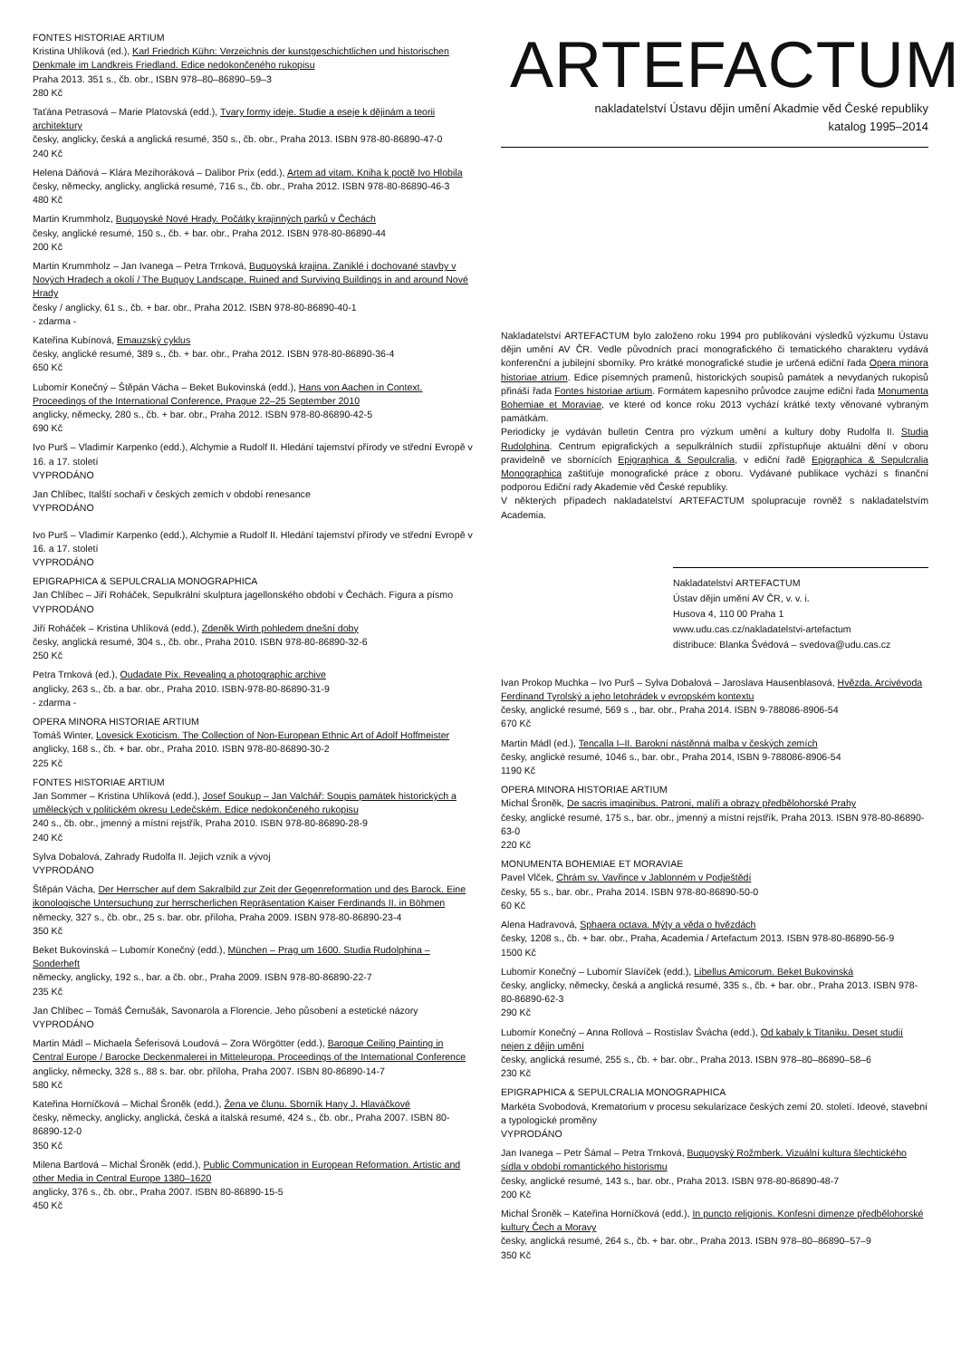FONTES HISTORIAE ARTIUM
Kristina Uhlíková (ed.), Karl Friedrich Kühn: Verzeichnis der kunstgeschichtlichen und historischen Denkmale im Landkreis Friedland. Edice nedokončeného rukopisu
Praha 2013. 351 s., čb. obr., ISBN 978–80–86890–59–3
280 Kč
Taťána Petrasová – Marie Platovská (edd.), Tvary formy ideje. Studie a eseje k dějinám a teorii architektury
česky, anglicky, česká a anglická resumé, 350 s., čb. obr., Praha 2013. ISBN 978-80-86890-47-0
240 Kč
Helena Dáňová – Klára Mezihoráková – Dalibor Prix (edd.), Artem ad vitam. Kniha k poctě Ivo Hlobila
česky, německy, anglicky, anglická resumé, 716 s., čb. obr., Praha 2012. ISBN 978-80-86890-46-3
480 Kč
Martin Krummholz, Buquoyské Nové Hrady. Počátky krajinných parků v Čechách
česky, anglické resumé, 150 s., čb. + bar. obr., Praha 2012. ISBN 978-80-86890-44
200 Kč
Martin Krummholz – Jan Ivanega – Petra Trnková, Buquoyská krajina. Zaniklé i dochované stavby v Nových Hradech a okolí / The Buquoy Landscape. Ruined and Surviving Buildings in and around Nové Hrady
česky / anglicky, 61 s., čb. + bar. obr., Praha 2012. ISBN 978-80-86890-40-1
- zdarma -
Kateřina Kubínová, Emauzský cyklus
česky, anglické resumé, 389 s., čb. + bar. obr., Praha 2012. ISBN 978-80-86890-36-4
650 Kč
Lubomír Konečný – Štěpán Vácha – Beket Bukovinská (edd.), Hans von Aachen in Context. Proceedings of the International Conference, Prague 22–25 September 2010
anglicky, německy, 280 s., čb. + bar. obr., Praha 2012. ISBN 978-80-86890-42-5
690 Kč
Ivo Purš – Vladimír Karpenko (edd.), Alchymie a Rudolf II. Hledání tajemství přírody ve střední Evropě v 16. a 17. století
VYPRODÁNO
Jan Chlíbec, Italští sochaři v českých zemích v období renesance
VYPRODÁNO
Ivo Purš – Vladimír Karpenko (edd.), Alchymie a Rudolf II. Hledání tajemství přírody ve střední Evropě v 16. a 17. století
VYPRODÁNO
EPIGRAPHICA & SEPULCRALIA MONOGRAPHICA
Jan Chlíbec – Jiří Roháček, Sepulkrální skulptura jagellonského období v Čechách. Figura a písmo
VYPRODÁNO
Jiří Roháček – Kristina Uhlíková (edd.), Zdeněk Wirth pohledem dnešní doby
česky, anglická resumé, 304 s., čb. obr., Praha 2010. ISBN 978-80-86890-32-6
250 Kč
Petra Trnková (ed.), Oudadate Pix. Revealing a photographic archive
anglicky, 263 s., čb. a bar. obr., Praha 2010. ISBN-978-80-86890-31-9
- zdarma -
OPERA MINORA HISTORIAE ARTIUM
Tomáš Winter, Lovesick Exoticism. The Collection of Non-European Ethnic Art of Adolf Hoffmeister
anglicky, 168 s., čb. + bar. obr., Praha 2010. ISBN 978-80-86890-30-2
225 Kč
FONTES HISTORIAE ARTIUM
Jan Sommer – Kristina Uhlíková (edd.), Josef Soukup – Jan Valchář: Soupis památek historických a uměleckých v politickém okresu Ledečském. Edice nedokončeného rukopisu
240 s., čb. obr., jmenný a místní rejstřík, Praha 2010. ISBN 978-80-86890-28-9
240 Kč
Sylva Dobalová, Zahrady Rudolfa II. Jejich vznik a vývoj
VYPRODÁNO
Štěpán Vácha, Der Herrscher auf dem Sakralbild zur Zeit der Gegenreformation und des Barock. Eine ikonologische Untersuchung zur herrscherlichen Repräsentation Kaiser Ferdinands II. in Böhmen
německy, 327 s., čb. obr., 25 s. bar. obr. příloha, Praha 2009. ISBN 978-80-86890-23-4
350 Kč
Beket Bukovinská – Lubomír Konečný (edd.), München – Prag um 1600. Studia Rudolphina – Sonderheft
německy, anglicky, 192 s., bar. a čb. obr., Praha 2009. ISBN 978-80-86890-22-7
235 Kč
Jan Chlíbec – Tomáš Černušák, Savonarola a Florencie. Jeho působení a estetické názory
VYPRODÁNO
Martin Mádl – Michaela Šeferisová Loudová – Zora Wörgötter (edd.), Baroque Ceiling Painting in Central Europe / Barocke Deckenmalerei in Mitteleuropa. Proceedings of the International Conference
anglicky, německy, 328 s., 88 s. bar. obr. příloha, Praha 2007. ISBN 80-86890-14-7
580 Kč
Kateřina Horníčková – Michal Šroněk (edd.), Žena ve člunu. Sborník Hany J. Hlaváčkové
česky, německy, anglicky, anglická, česká a italská resumé, 424 s., čb. obr., Praha 2007. ISBN 80-86890-12-0
350 Kč
Milena Bartlová – Michal Šroněk (edd.), Public Communication in European Reformation. Artistic and other Media in Central Europe 1380–1620
anglicky, 376 s., čb. obr., Praha 2007. ISBN 80-86890-15-5
450 Kč
ARTEFACTUM
nakladatelství Ústavu dějin umění Akadmie věd České republiky
katalog 1995–2014
Nakladatelství ARTEFACTUM bylo založeno roku 1994 pro publikování výsledků výzkumu Ústavu dějin umění AV ČR. Vedle původních prací monografického či tematického charakteru vydává konferenční a jubilejní sborníky. Pro krátké monografické studie je určená ediční řada Opera minora historiae atrium. Edice písemných pramenů, historických soupisů památek a nevydaných rukopisů přináší řada Fontes historiae artium. Formátem kapesního průvodce zaujme ediční řada Monumenta Bohemiae et Moraviae, ve které od konce roku 2013 vychází krátké texty věnované vybraným památkám.
Periodicky je vydáván bulletin Centra pro výzkum umění a kultury doby Rudolfa II. Studia Rudolphina. Centrum epigrafických a sepulkrálních studií zpřístupňuje aktuální dění v oboru pravidelně ve sbornících Epigraphica & Sepulcralia, v ediční řadě Epigraphica & Sepulcralia Monographica zaštiťuje monografické práce z oboru. Vydávané publikace vychází s finanční podporou Ediční rady Akademie věd České republiky.
V některých případech nakladatelství ARTEFACTUM spolupracuje rovněž s nakladatelstvím Academia.
Nakladatelství ARTEFACTUM
Ústav dějin umění AV ČR, v. v. i.
Husova 4, 110 00 Praha 1
www.udu.cas.cz/nakladatelstvi-artefactum
distribuce: Blanka Švédová – svedova@udu.cas.cz
Ivan Prokop Muchka – Ivo Purš – Sylva Dobalová – Jaroslava Hausenblasová, Hvězda. Arcivévoda Ferdinand Tyrolský a jeho letohrádek v evropském kontextu
česky, anglické resumé, 569 s ., bar. obr., Praha 2014. ISBN 9-788086-8906-54
670 Kč
Martin Mádl (ed.), Tencalla I–II. Barokní nástěnná malba v českých zemích
česky, anglické resumé, 1046 s., bar. obr., Praha 2014, ISBN 9-788086-8906-54
1190 Kč
OPERA MINORA HISTORIAE ARTIUM
Michal Šroněk, De sacris imaginibus. Patroni, malíři a obrazy předbělohorské Prahy
česky, anglické resumé, 175 s., bar. obr., jmenný a místní rejstřík, Praha 2013. ISBN 978-80-86890-63-0
220 Kč
MONUMENTA BOHEMIAE ET MORAVIAE
Pavel Vlček, Chrám sv. Vavřince v Jablonném v Podještědí
česky, 55 s., bar. obr., Praha 2014. ISBN 978-80-86890-50-0
60 Kč
Alena Hadravová, Sphaera octava. Mýty a věda o hvězdách
česky, 1208 s., čb. + bar. obr., Praha, Academia / Artefactum 2013. ISBN 978-80-86890-56-9
1500 Kč
Lubomír Konečný – Lubomír Slavíček (edd.), Libellus Amicorum. Beket Bukovinská
česky, anglicky, německy, česká a anglická resumé, 335 s., čb. + bar. obr., Praha 2013. ISBN 978-80-86890-62-3
290 Kč
Lubomír Konečný – Anna Rollová – Rostislav Švácha (edd.), Od kabaly k Titaniku. Deset studií nejen z dějin umění
česky, anglická resumé, 255 s., čb. + bar. obr., Praha 2013. ISBN 978–80–86890–58–6
230 Kč
EPIGRAPHICA & SEPULCRALIA MONOGRAPHICA
Markéta Svobodová, Krematorium v procesu sekularizace českých zemí 20. století. Ideové, stavební a typologické proměny
VYPRODÁNO
Jan Ivanega – Petr Šámal – Petra Trnková, Buquoyský Rožmberk. Vizuální kultura šlechtického sídla v období romantického historismu
česky, anglické resumé, 143 s., bar. obr., Praha 2013. ISBN 978-80-86890-48-7
200 Kč
Michal Šroněk – Kateřina Horníčková (edd.), In puncto religionis. Konfesní dimenze předbělohorské kultury Čech a Moravy
česky, anglická resumé, 264 s., čb. + bar. obr., Praha 2013. ISBN 978–80–86890–57–9
350 Kč